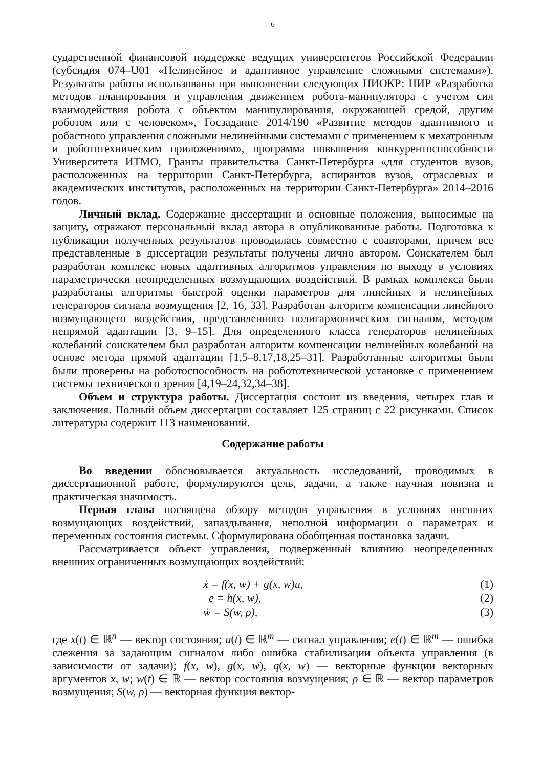6
сударственной финансовой поддержке ведущих университетов Российской Федерации (субсидия 074–U01 «Нелинейное и адаптивное управление сложными системами»). Результаты работы использованы при выполнении следующих НИОКР: НИР «Разработка методов планирования и управления движением робота-манипулятора с учетом сил взаимодействия робота с объектом манипулирования, окружающей средой, другим роботом или с человеком», Госзадание 2014/190 «Развитие методов адаптивного и робастного управления сложными нелинейными системами с применением к мехатронным и робототехническим приложениям», программа повышения конкурентоспособности Университета ИТМО, Гранты правительства Санкт-Петербурга «для студентов вузов, расположенных на территории Санкт-Петербурга, аспирантов вузов, отраслевых и академических институтов, расположенных на территории Санкт-Петербурга» 2014–2016 годов.
Личный вклад. Содержание диссертации и основные положения, выносимые на защиту, отражают персональный вклад автора в опубликованные работы. Подготовка к публикации полученных результатов проводилась совместно с соавторами, причем все представленные в диссертации результаты получены лично автором. Соискателем был разработан комплекс новых адаптивных алгоритмов управления по выходу в условиях параметрически неопределенных возмущающих воздействий. В рамках комплекса были разработаны алгоритмы быстрой оценки параметров для линейных и нелинейных генераторов сигнала возмущения [2, 16, 33]. Разработан алгоритм компенсации линейного возмущающего воздействия, представленного полигармоническим сигналом, методом непрямой адаптации [3, 9–15]. Для определенного класса генераторов нелинейных колебаний соискателем был разработан алгоритм компенсации нелинейных колебаний на основе метода прямой адаптации [1,5–8,17,18,25–31]. Разработанные алгоритмы были были проверены на роботоспособность на робототехнической установке с применением системы технического зрения [4,19–24,32,34–38].
Объем и структура работы. Диссертация состоит из введения, четырех глав и заключения. Полный объем диссертации составляет 125 страниц с 22 рисунками. Список литературы содержит 113 наименований.
Содержание работы
Во введении обосновывается актуальность исследований, проводимых в диссертационной работе, формулируются цель, задачи, а также научная новизна и практическая значимость.
Первая глава посвящена обзору методов управления в условиях внешних возмущающих воздействий, запаздывания, неполной информации о параметрах и переменных состояния системы. Сформулирована обобщенная постановка задачи.
Рассматривается объект управления, подверженный влиянию неопределенных внешних ограниченных возмущающих воздействий:
ẋ = f(x, w) + g(x, w)u, (1)
e = h(x, w), (2)
ẇ = S(w, ρ), (3)
где x(t) ∈ ℝ<sup>n</sup> — вектор состояния; u(t) ∈ ℝ<sup>m</sup> — сигнал управления; e(t) ∈ ℝ<sup>m</sup> — ошибка слежения за задающим сигналом либо ошибка стабилизации объекта управления (в зависимости от задачи); f(x, w), g(x, w), q(x, w) — векторные функции векторных аргументов x, w; w(t) ∈ ℝ — вектор состояния возмущения; ρ ∈ ℝ — вектор параметров возмущения; S(w, ρ) — векторная функция вектор-